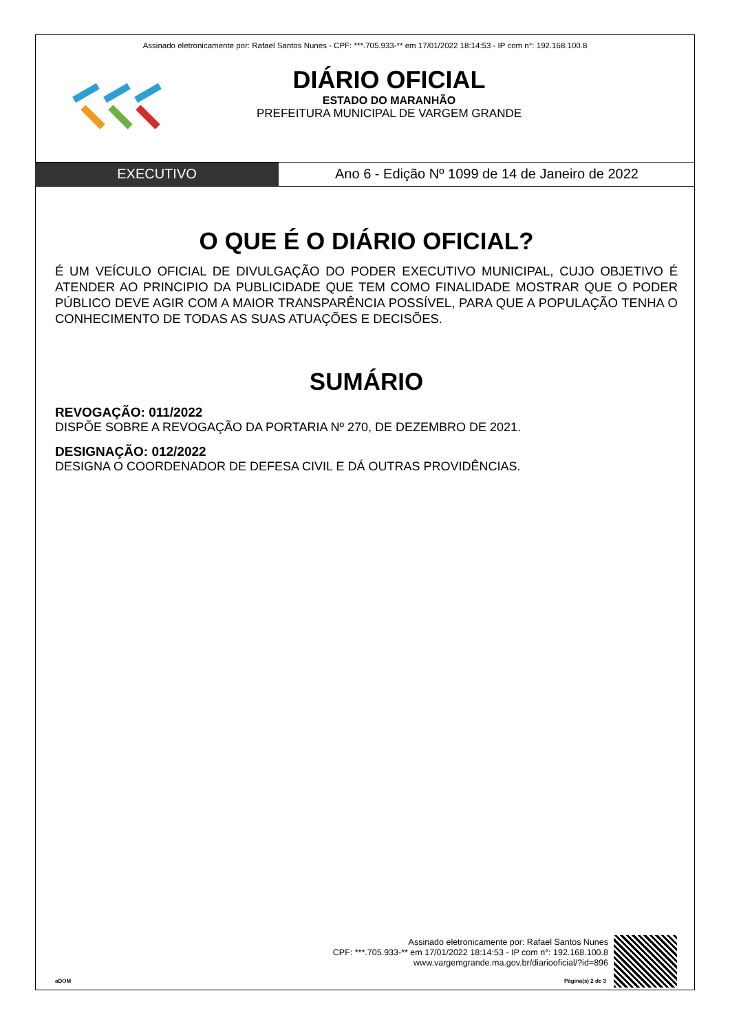Assinado eletronicamente por: Rafael Santos Nunes - CPF: ***.705.933-** em 17/01/2022 18:14:53 - IP com n°: 192.168.100.8
DIÁRIO OFICIAL
ESTADO DO MARANHÃO
PREFEITURA MUNICIPAL DE VARGEM GRANDE
EXECUTIVO Ano 6 - Edição Nº 1099 de 14 de Janeiro de 2022
O QUE É O DIÁRIO OFICIAL?
É UM VEÍCULO OFICIAL DE DIVULGAÇÃO DO PODER EXECUTIVO MUNICIPAL, CUJO OBJETIVO É ATENDER AO PRINCIPIO DA PUBLICIDADE QUE TEM COMO FINALIDADE MOSTRAR QUE O PODER PÚBLICO DEVE AGIR COM A MAIOR TRANSPARÊNCIA POSSÍVEL, PARA QUE A POPULAÇÃO TENHA O CONHECIMENTO DE TODAS AS SUAS ATUAÇÕES E DECISÕES.
SUMÁRIO
REVOGAÇÃO: 011/2022
DISPÕE SOBRE A REVOGAÇÃO DA PORTARIA Nº 270, DE DEZEMBRO DE 2021.
DESIGNAÇÃO: 012/2022
DESIGNA O COORDENADOR DE DEFESA CIVIL E DÁ OUTRAS PROVIDÊNCIAS.
Assinado eletronicamente por: Rafael Santos Nunes
CPF: ***.705.933-** em 17/01/2022 18:14:53 - IP com n°: 192.168.100.8
www.vargemgrande.ma.gov.br/diariooficial/?id=896
aDOM Página(s) 2 de 3